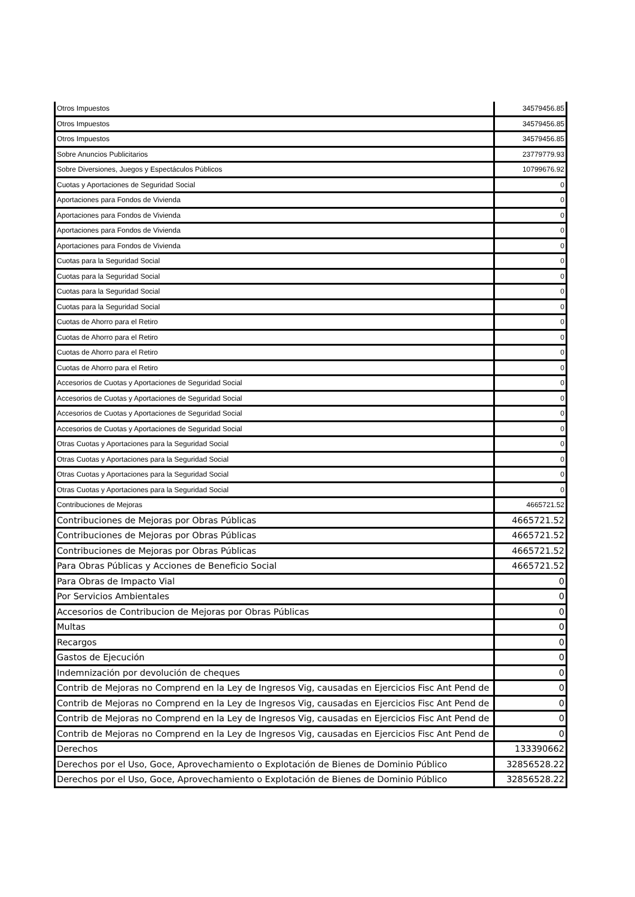| Otros Impuestos | 34579456.85 |
| Otros Impuestos | 34579456.85 |
| Otros Impuestos | 34579456.85 |
| Sobre Anuncios Publicitarios | 23779779.93 |
| Sobre Diversiones, Juegos y Espectáculos Públicos | 10799676.92 |
| Cuotas y Aportaciones de Seguridad Social | 0 |
| Aportaciones para Fondos de Vivienda | 0 |
| Aportaciones para Fondos de Vivienda | 0 |
| Aportaciones para Fondos de Vivienda | 0 |
| Aportaciones para Fondos de Vivienda | 0 |
| Cuotas para la Seguridad Social | 0 |
| Cuotas para la Seguridad Social | 0 |
| Cuotas para la Seguridad Social | 0 |
| Cuotas para la Seguridad Social | 0 |
| Cuotas de Ahorro para el Retiro | 0 |
| Cuotas de Ahorro para el Retiro | 0 |
| Cuotas de Ahorro para el Retiro | 0 |
| Cuotas de Ahorro para el Retiro | 0 |
| Accesorios de Cuotas y Aportaciones de Seguridad Social | 0 |
| Accesorios de Cuotas y Aportaciones de Seguridad Social | 0 |
| Accesorios de Cuotas y Aportaciones de Seguridad Social | 0 |
| Accesorios de Cuotas y Aportaciones de Seguridad Social | 0 |
| Otras Cuotas y Aportaciones para la Seguridad Social | 0 |
| Otras Cuotas y Aportaciones para la Seguridad Social | 0 |
| Otras Cuotas y Aportaciones para la Seguridad Social | 0 |
| Otras Cuotas y Aportaciones para la Seguridad Social | 0 |
| Contribuciones de Mejoras | 4665721.52 |
| Contribuciones de Mejoras por Obras Públicas | 4665721.52 |
| Contribuciones de Mejoras por Obras Públicas | 4665721.52 |
| Contribuciones de Mejoras por Obras Públicas | 4665721.52 |
| Para Obras Públicas y Acciones de Beneficio Social | 4665721.52 |
| Para Obras de Impacto Vial | 0 |
| Por Servicios Ambientales | 0 |
| Accesorios de Contribucion de Mejoras por Obras Públicas | 0 |
| Multas | 0 |
| Recargos | 0 |
| Gastos de Ejecución | 0 |
| Indemnización por devolución de cheques | 0 |
| Contrib de Mejoras no Comprend en la Ley de Ingresos Vig, causadas en Ejercicios Fisc Ant Pend de | 0 |
| Contrib de Mejoras no Comprend en la Ley de Ingresos Vig, causadas en Ejercicios Fisc Ant Pend de | 0 |
| Contrib de Mejoras no Comprend en la Ley de Ingresos Vig, causadas en Ejercicios Fisc Ant Pend de | 0 |
| Contrib de Mejoras no Comprend en la Ley de Ingresos Vig, causadas en Ejercicios Fisc Ant Pend de | 0 |
| Derechos | 133390662 |
| Derechos por el Uso, Goce, Aprovechamiento o Explotación de Bienes de Dominio Público | 32856528.22 |
| Derechos por el Uso, Goce, Aprovechamiento o Explotación de Bienes de Dominio Público | 32856528.22 |